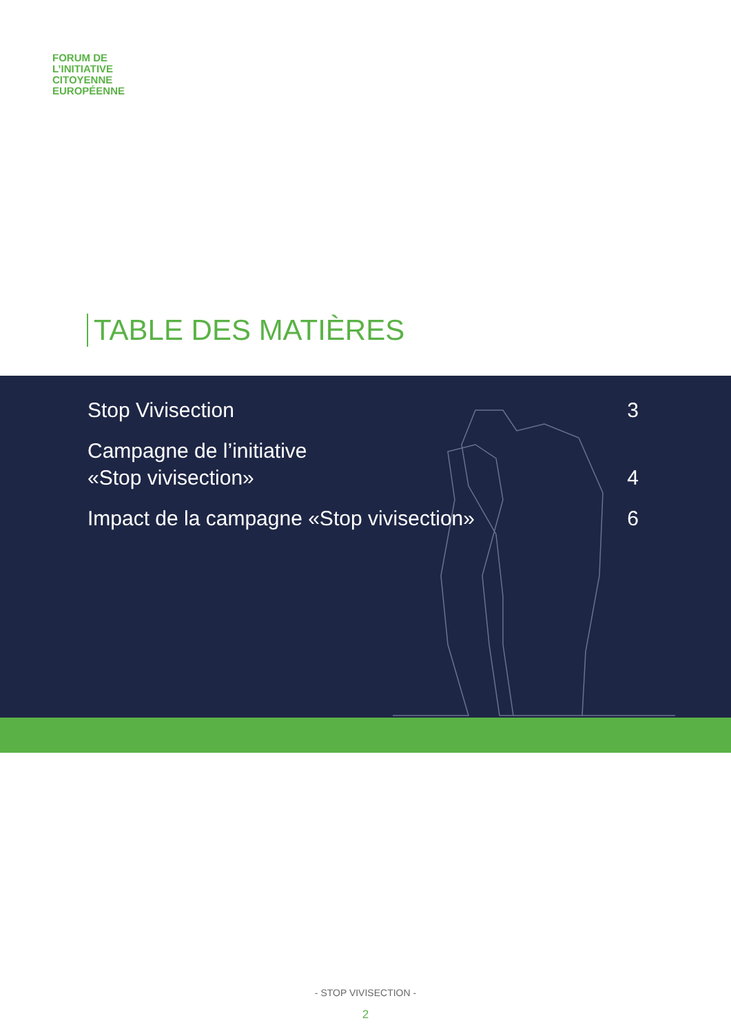FORUM DE
L’INITIATIVE
CITOYENNE
EUROPÉENNE
TABLE DES MATIÈRES
Stop Vivisection 3
Campagne de l’initiative
«Stop vivisection» 4
Impact de la campagne «Stop vivisection» 6
- STOP VIVISECTION -
2